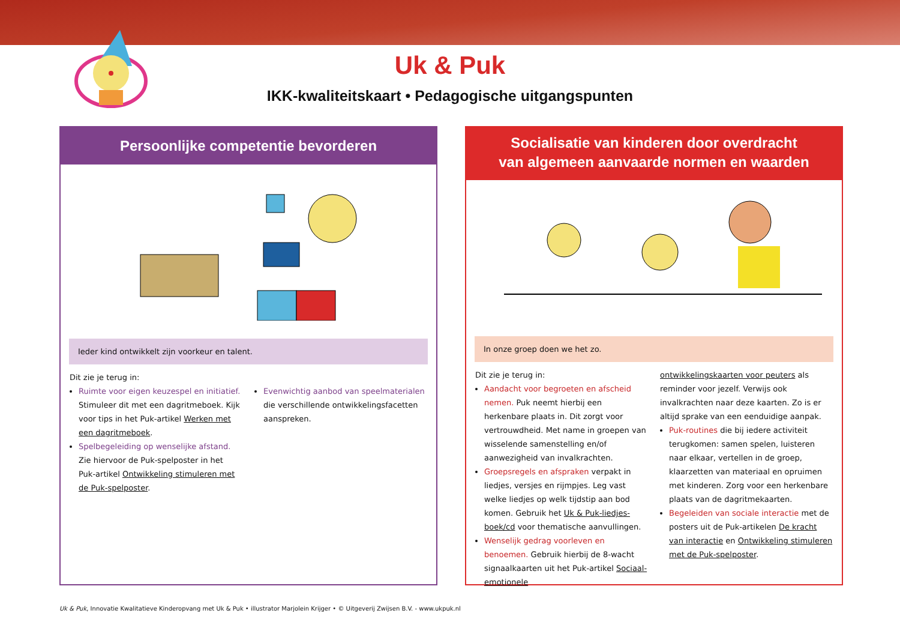Uk & Puk
IKK-kwaliteitskaart • Pedagogische uitgangspunten
Persoonlijke competentie bevorderen
Ieder kind ontwikkelt zijn voorkeur en talent.
Dit zie je terug in:
Ruimte voor eigen keuzespel en initiatief. Stimuleer dit met een dagritmeboek. Kijk voor tips in het Puk-artikel Werken met een dagritmeboek.
Spelbegeleiding op wenselijke afstand. Zie hiervoor de Puk-spelposter in het Puk-artikel Ontwikkeling stimuleren met de Puk-spelposter.
Evenwichtig aanbod van speelmaterialen die verschillende ontwikkelingsfacetten aanspreken.
Socialisatie van kinderen door overdracht
van algemeen aanvaarde normen en waarden
In onze groep doen we het zo.
Dit zie je terug in:
Aandacht voor begroeten en afscheid nemen. Puk neemt hierbij een herkenbare plaats in. Dit zorgt voor vertrouwdheid. Met name in groepen van wisselende samenstelling en/of aanwezigheid van invalkrachten.
Groepsregels en afspraken verpakt in liedjes, versjes en rijmpjes. Leg vast welke liedjes op welk tijdstip aan bod komen. Gebruik het Uk & Puk-liedjes-boek/cd voor thematische aanvullingen.
Wenselijk gedrag voorleven en benoemen. Gebruik hierbij de 8-wacht signaalkaarten uit het Puk-artikel Sociaal-emotionele
ontwikkelingskaarten voor peuters als reminder voor jezelf. Verwijs ook invalkrachten naar deze kaarten. Zo is er altijd sprake van een eenduidige aanpak.
Puk-routines die bij iedere activiteit terugkomen: samen spelen, luisteren naar elkaar, vertellen in de groep, klaarzetten van materiaal en opruimen met kinderen. Zorg voor een herkenbare plaats van de dagritmekaarten.
Begeleiden van sociale interactie met de posters uit de Puk-artikelen De kracht van interactie en Ontwikkeling stimuleren met de Puk-spelposter.
Uk & Puk, Innovatie Kwalitatieve Kinderopvang met Uk & Puk • illustrator Marjolein Krijger • © Uitgeverij Zwijsen B.V. - www.ukpuk.nl